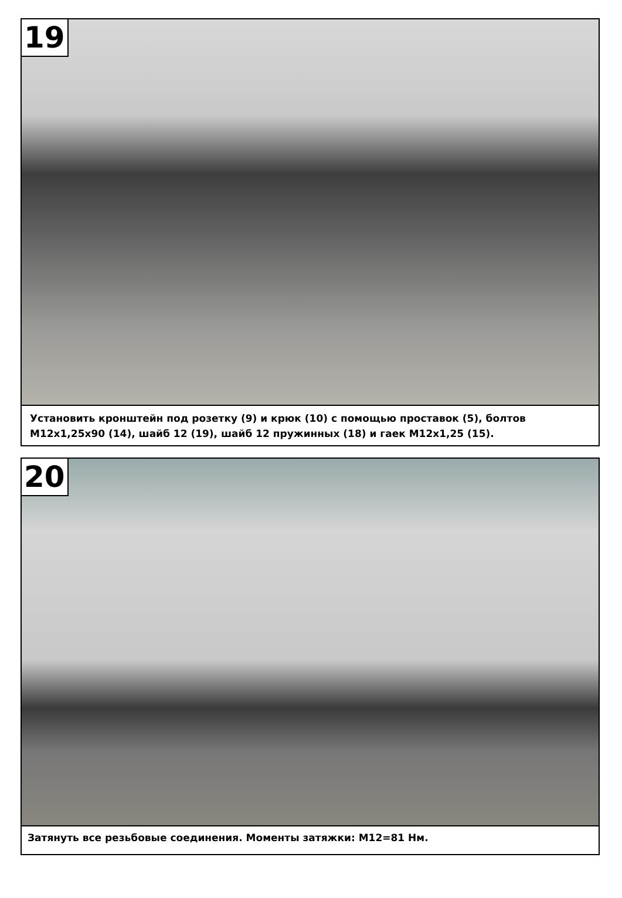19
Установить кронштейн под розетку (9) и крюк (10) с помощью проставок (5), болтов М12х1,25х90 (14), шайб 12 (19), шайб 12 пружинных (18) и гаек М12х1,25 (15).
20
Затянуть все резьбовые соединения. Моменты затяжки: М12=81 Нм.